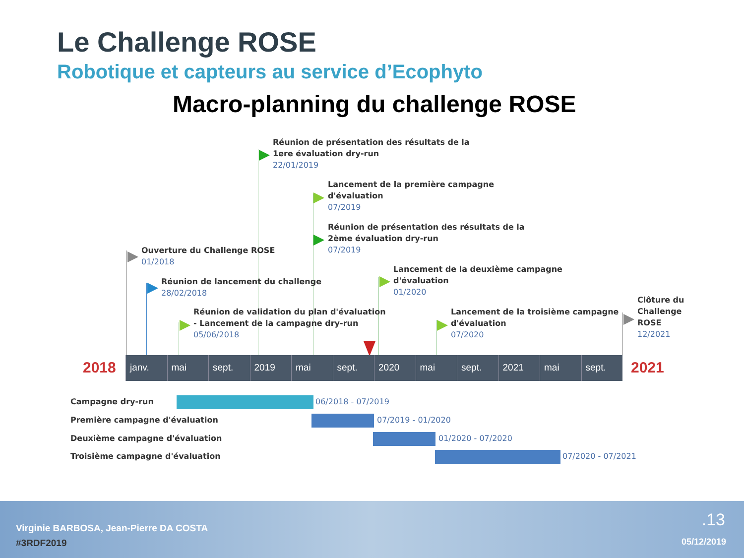Le Challenge ROSE
Robotique et capteurs au service d’Ecophyto
Macro-planning du challenge ROSE
Réunion de présentation des résultats de la
1ere évaluation dry-run
22/01/2019
Lancement de la première campagne
d'évaluation
07/2019
Réunion de présentation des résultats de la
2ème évaluation dry-run
07/2019
Ouverture du Challenge ROSE
01/2018
Réunion de lancement du challenge
28/02/2018
Réunion de validation du plan d'évaluation
- Lancement de la campagne dry-run
05/06/2018
Lancement de la deuxième campagne
d'évaluation
01/2020
Lancement de la troisième campagne
d'évaluation
07/2020
Clôture du
Challenge
ROSE
12/2021
2018
janv. mai sept. 2019 mai sept. 2020 mai sept. 2021 mai sept. 2021
Campagne dry-run 06/2018 - 07/2019
Première campagne d'évaluation 07/2019 - 01/2020
Deuxième campagne d'évaluation 01/2020 - 07/2020
Troisième campagne d'évaluation
07/2020 - 07/2021
Virginie BARBOSA, Jean-Pierre DA COSTA
#3RDF2019
.13
05/12/2019